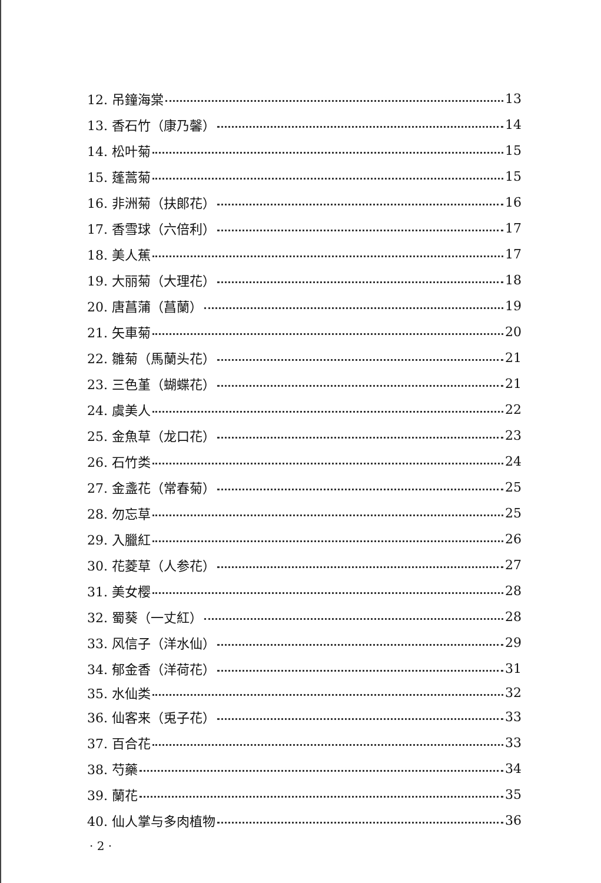12. 吊鐘海棠 13
13. 香石竹（康乃馨） 14
14. 松叶菊 15
15. 蓬蒿菊 15
16. 非洲菊（扶郎花） 16
17. 香雪球（六倍利） 17
18. 美人蕉 17
19. 大丽菊（大理花） 18
20. 唐菖蒲（菖蘭） 19
21. 矢車菊 20
22. 雛菊（馬蘭头花） 21
23. 三色堇（蝴蝶花） 21
24. 虞美人 22
25. 金魚草（龙口花） 23
26. 石竹类 24
27. 金盞花（常春菊） 25
28. 勿忘草 25
29. 入臘紅 26
30. 花菱草（人参花） 27
31. 美女樱 28
32. 蜀葵（一丈紅） 28
33. 风信子（洋水仙） 29
34. 郁金香（洋荷花） 31
35. 水仙类 32
36. 仙客来（兎子花） 33
37. 百合花 33
38. 芍藥 34
39. 蘭花 35
40. 仙人掌与多肉植物 36
· 2 ·